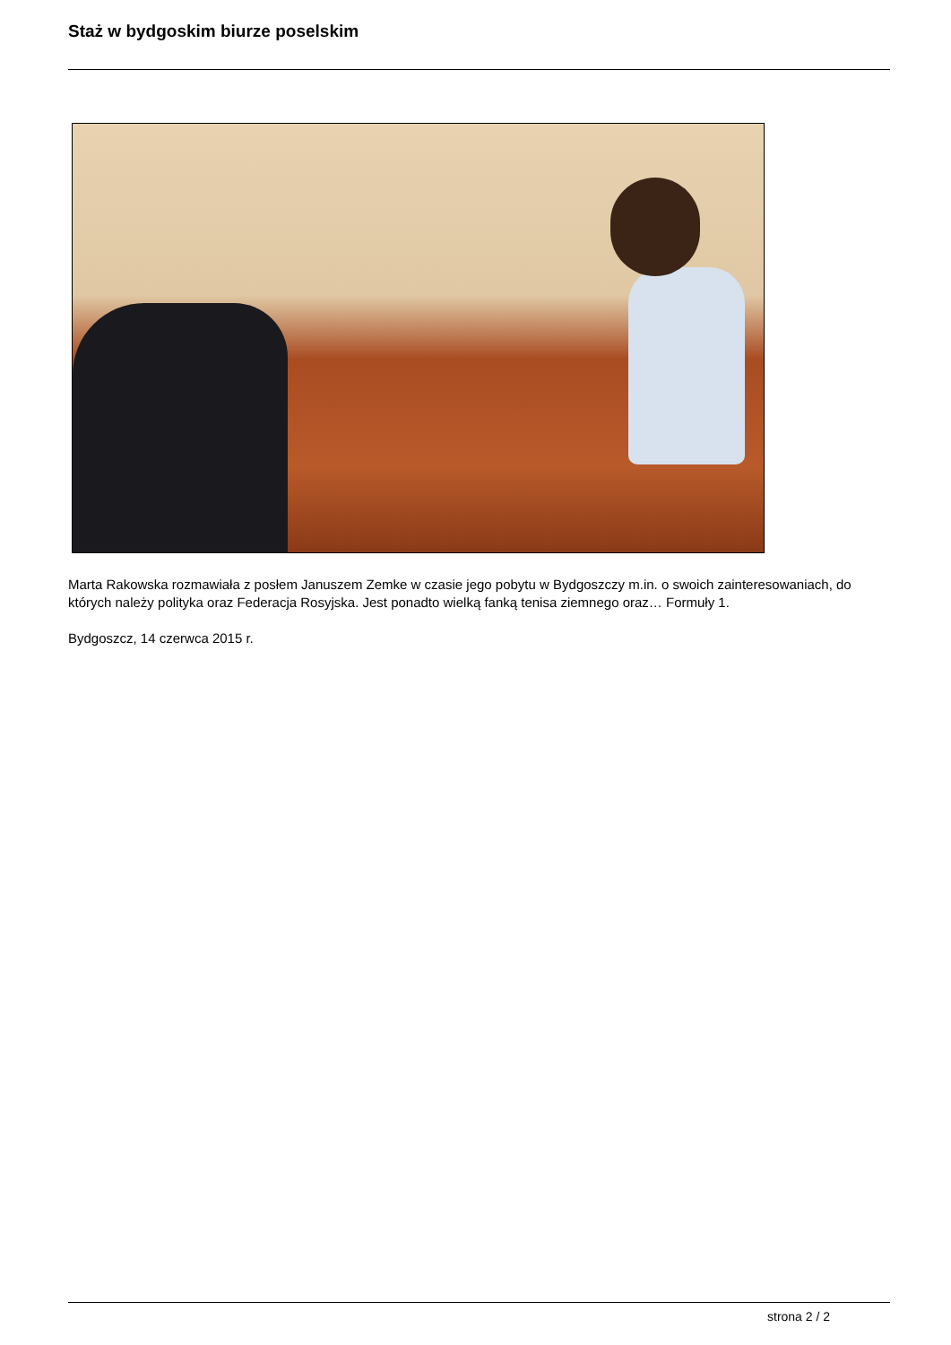Staż w bydgoskim biurze poselskim
Marta Rakowska rozmawiała z posłem Januszem Zemke w czasie jego pobytu w Bydgoszczy m.in. o swoich zainteresowaniach, do których należy polityka oraz Federacja Rosyjska. Jest ponadto wielką fanką tenisa ziemnego oraz… Formuły 1.
Bydgoszcz, 14 czerwca 2015 r.
strona 2 / 2